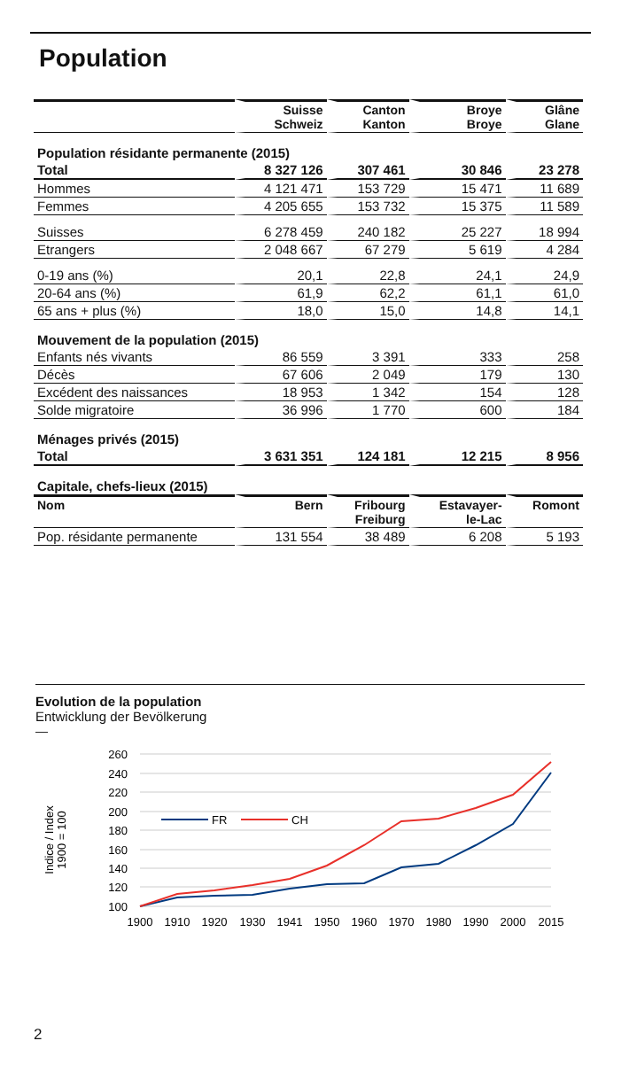Population
| | Suisse Schweiz | Canton Kanton | Broye Broye | Glâne Glane |
| --- | --- | --- | --- | --- |
| Population résidante permanente (2015) | | | | |
| Total | 8 327 126 | 307 461 | 30 846 | 23 278 |
| Hommes | 4 121 471 | 153 729 | 15 471 | 11 689 |
| Femmes | 4 205 655 | 153 732 | 15 375 | 11 589 |
| Suisses | 6 278 459 | 240 182 | 25 227 | 18 994 |
| Etrangers | 2 048 667 | 67 279 | 5 619 | 4 284 |
| 0-19 ans (%) | 20,1 | 22,8 | 24,1 | 24,9 |
| 20-64 ans (%) | 61,9 | 62,2 | 61,1 | 61,0 |
| 65 ans + plus (%) | 18,0 | 15,0 | 14,8 | 14,1 |
| Mouvement de la population (2015) | | | | |
| Enfants nés vivants | 86 559 | 3 391 | 333 | 258 |
| Décès | 67 606 | 2 049 | 179 | 130 |
| Excédent des naissances | 18 953 | 1 342 | 154 | 128 |
| Solde migratoire | 36 996 | 1 770 | 600 | 184 |
| Ménages privés (2015) | | | | |
| Total | 3 631 351 | 124 181 | 12 215 | 8 956 |
| Capitale, chefs-lieux (2015) | | | | |
| Nom | Bern | Fribourg Freiburg | Estavayer- le-Lac | Romont |
| Pop. résidante permanente | 131 554 | 38 489 | 6 208 | 5 193 |
Evolution de la population
Entwicklung der Bevölkerung
—
260
240
220
200
180
160
140
120
100
Indice / Index
1900 = 100
FR
CH
1900
1910
1920
1930
1941
1950
1960
1970
1980
1990
2000
2015
2